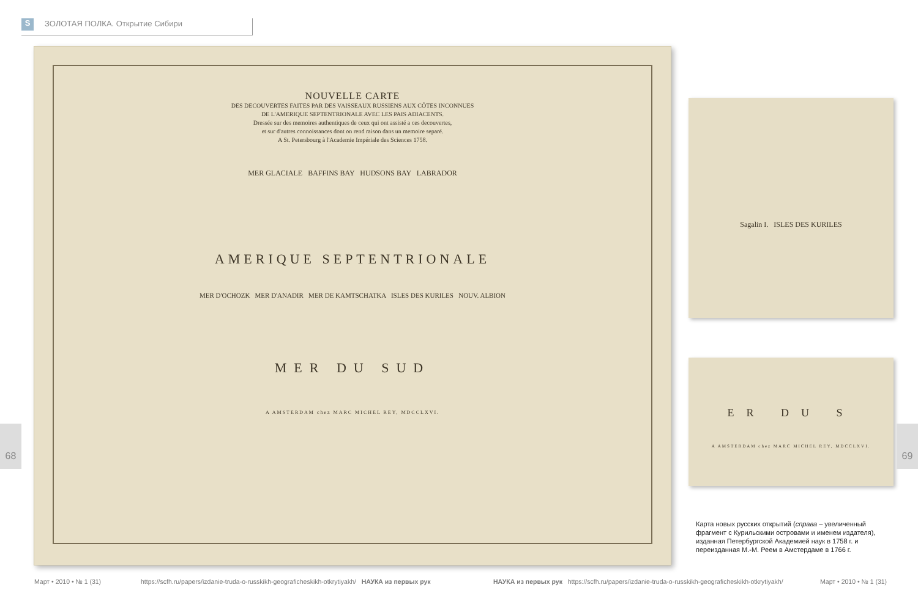S ЗОЛОТАЯ ПОЛКА. Открытие Сибири
NOUVELLE CARTE
DES DECOUVERTES FAITES PAR DES VAISSEAUX RUSSIENS AUX CÔTES INCONNUES
DE L'AMERIQUE SEPTENTRIONALE AVEC LES PAIS ADIACENTS.
Dressée sur des memoires authentiques de ceux qui ont assisté a ces decouvertes,
et sur d'autres connoissances dont on rend raison dans un memoire separé.
A St. Petersbourg à l'Academie Impériale des Sciences 1758.
MER GLACIALE BAFFINS BAY HUDSONS BAY LABRADOR
AMERIQUE SEPTENTRIONALE
MER D'OCHOZK MER D'ANADIR MER DE KAMTSCHATKA ISLES DES KURILES NOUV. ALBION
MER DU SUD
A AMSTERDAM chez MARC MICHEL REY, MDCCLXVI.
Sagalin I. ISLES DES KURILES
ER DU S
A AMSTERDAM chez MARC MICHEL REY, MDCCLXVI.
Карта новых русских открытий (справа – увеличенный фрагмент с Курильскими островами и именем издателя), изданная Петербургской Академией наук в 1758 г. и переизданная М.-М. Реем в Амстердаме в 1766 г.
68 69
Март • 2010 • № 1 (31)
https://scfh.ru/papers/izdanie-truda-o-russkikh-geograficheskikh-otkrytiyakh/ НАУКА из первых рук
НАУКА из первых рук https://scfh.ru/papers/izdanie-truda-o-russkikh-geograficheskikh-otkrytiyakh/
Март • 2010 • № 1 (31)